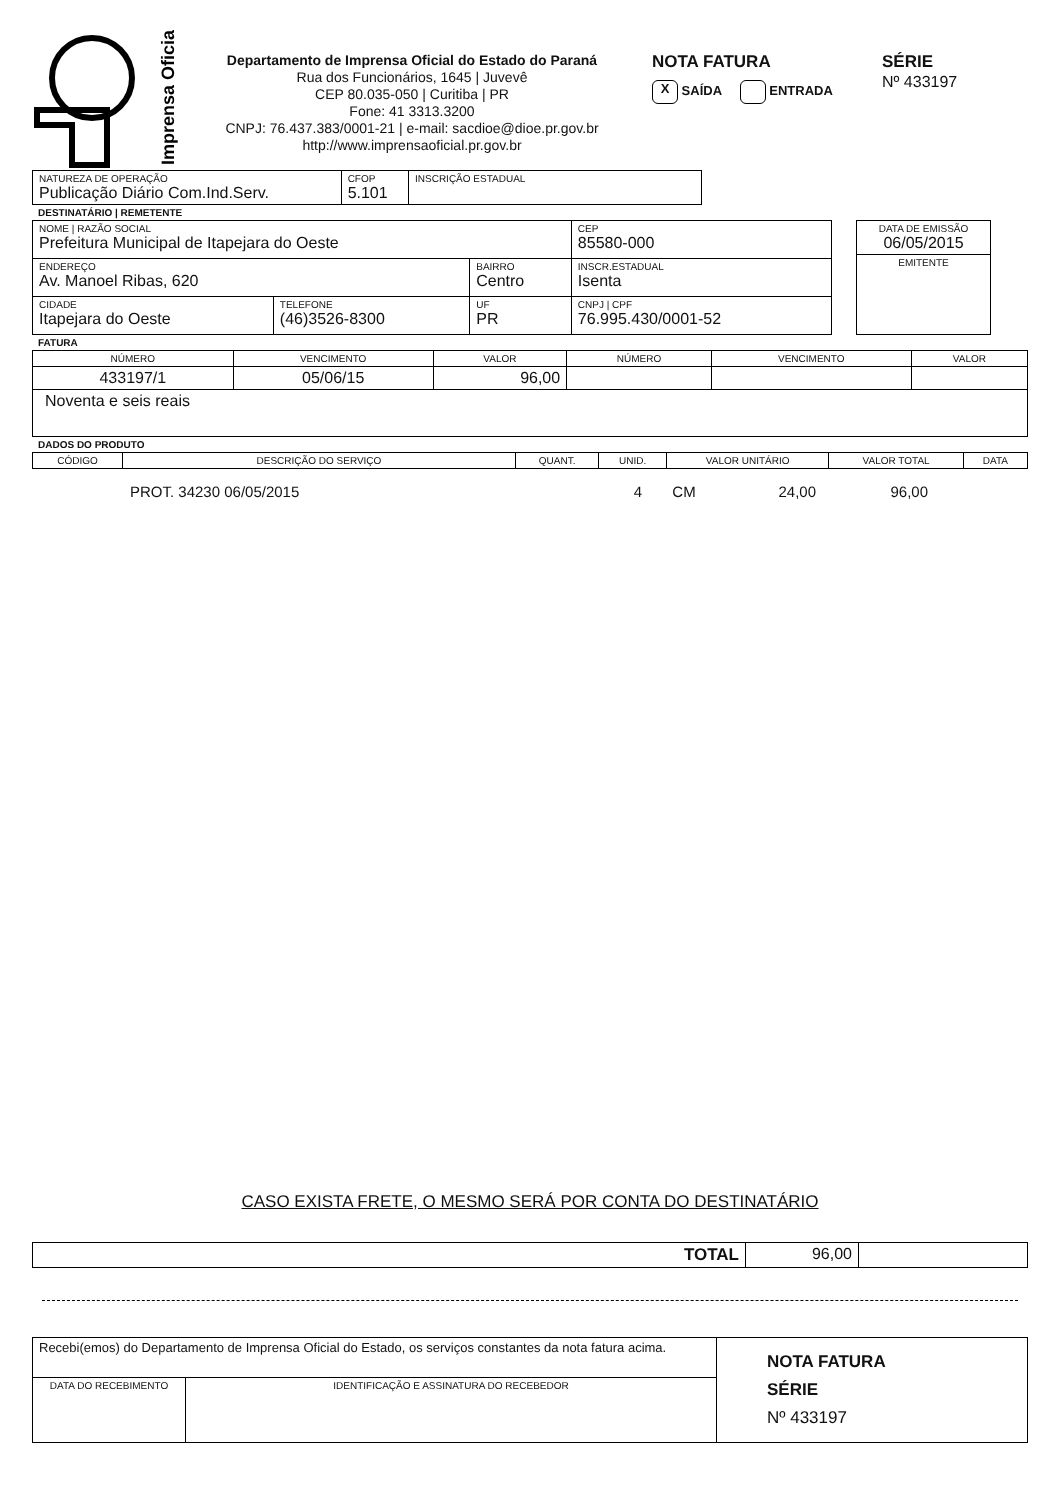Imprensa Oficial
Departamento de Imprensa Oficial do Estado do Paraná
Rua dos Funcionários, 1645 | Juvevê
CEP 80.035-050 | Curitiba | PR
Fone: 41 3313.3200
CNPJ: 76.437.383/0001-21 | e-mail: sacdioe@dioe.pr.gov.br
http://www.imprensaoficial.pr.gov.br
NOTA FATURA
X SAÍDA ENTRADA
SÉRIE
Nº 433197
| NATUREZA DE OPERAÇÃO Publicação Diário Com.Ind.Serv. | CFOP 5.101 | INSCRIÇÃO ESTADUAL |
DESTINATÁRIO | REMETENTE
| NOME / RAZÃO SOCIAL Prefeitura Municipal de Itapejara do Oeste | | | CEP 85580-000 |
| ENDEREÇO Av. Manoel Ribas, 620 | | BAIRRO Centro | INSCR.ESTADUAL Isenta |
| CIDADE Itapejara do Oeste | TELEFONE (46)3526-8300 | UF PR | CNPJ / CPF 76.995.430/0001-52 |
| DATA DE EMISSÃO 06/05/2015 |
| EMITENTE |
FATURA
| NÚMERO | VENCIMENTO | VALOR | NÚMERO | VENCIMENTO | VALOR |
| --- | --- | --- | --- | --- | --- |
| 433197/1 | 05/06/15 | 96,00 | | | |
| Noventa e seis reais | | | | | |
DADOS DO PRODUTO
| CÓDIGO | DESCRIÇÃO DO SERVIÇO | QUANT. | UNID. | VALOR UNITÁRIO | VALOR TOTAL | DATA |
| --- | --- | --- | --- | --- | --- | --- |
| | PROT. 34230 06/05/2015 | 4 | CM | 24,00 | 96,00 | |
CASO EXISTA FRETE, O MESMO SERÁ POR CONTA DO DESTINATÁRIO
| TOTAL | 96,00 | |
| Recebi(emos) do Departamento de Imprensa Oficial do Estado, os serviços constantes da nota fatura acima. | | NOTA FATURA SÉRIE Nº 433197 |
| DATA DO RECEBIMENTO | IDENTIFICAÇÃO E ASSINATURA DO RECEBEDOR | |